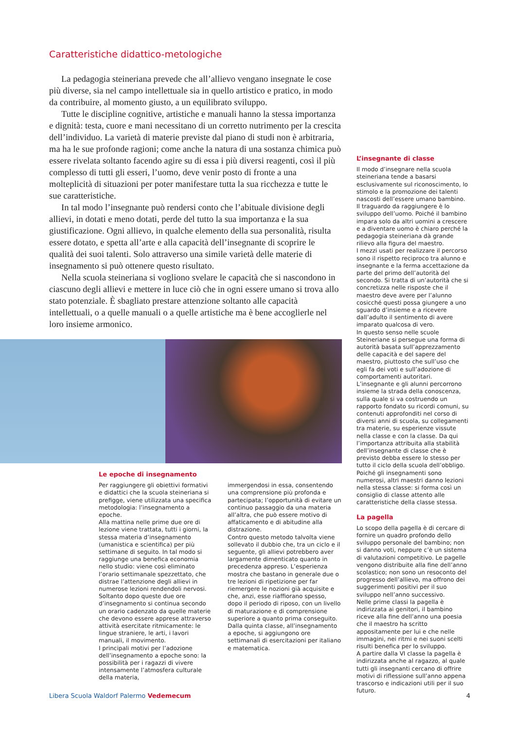Caratteristiche didattico-metologiche
La pedagogia steineriana prevede che all’allievo vengano insegnate le cose più diverse, sia nel campo intellettuale sia in quello artistico e pratico, in modo da contribuire, al momento giusto, a un equilibrato sviluppo.
Tutte le discipline cognitive, artistiche e manuali hanno la stessa importanza e dignità: testa, cuore e mani necessitano di un corretto nutrimento per la crescita dell’individuo. La varietà di materie previste dal piano di studi non è arbitraria, ma ha le sue profonde ragioni; come anche la natura di una sostanza chimica può essere rivelata soltanto facendo agire su di essa i più diversi reagenti, così il più complesso di tutti gli esseri, l’uomo, deve venir posto di fronte a una molteplicità di situazioni per poter manifestare tutta la sua ricchezza e tutte le sue caratteristiche.
In tal modo l’insegnante può rendersi conto che l’abituale divisione degli allievi, in dotati e meno dotati, perde del tutto la sua importanza e la sua giustificazione. Ogni allievo, in qualche elemento della sua personalità, risulta essere dotato, e spetta all’arte e alla capacità dell’insegnante di scoprire le qualità dei suoi talenti. Solo attraverso una simile varietà delle materie di insegnamento si può ottenere questo risultato.
Nella scuola steineriana si vogliono svelare le capacità che si nascondono in ciascuno degli allievi e mettere in luce ciò che in ogni essere umano si trova allo stato potenziale. È sbagliato prestare attenzione soltanto alle capacità intellettuali, o a quelle manuali o a quelle artistiche ma è bene accoglierle nel loro insieme armonico.
L’insegnante di classe
Il modo d’insegnare nella scuola steineriana tende a basarsi esclusivamente sul riconoscimento, lo stimolo e la promozione dei talenti nascosti dell’essere umano bambino.
Il traguardo da raggiungere è lo sviluppo dell’uomo. Poiché il bambino impara solo da altri uomini a crescere e a diventare uomo è chiaro perché la pedagogia steineriana dà grande rilievo alla figura del maestro.
I mezzi usati per realizzare il percorso sono il rispetto reciproco tra alunno e insegnante e la ferma accettazione da parte del primo dell’autorità del secondo. Si tratta di un’autorità che si concretizza nelle risposte che il maestro deve avere per l’alunno cosicché questi possa giungere a uno sguardo d’insieme e a ricevere dall’adulto il sentimento di avere imparato qualcosa di vero.
In questo senso nelle scuole Steineriane si persegue una forma di autorità basata sull’apprezzamento delle capacità e del sapere del maestro, piuttosto che sull’uso che egli fa dei voti e sull’adozione di comportamenti autoritari.
L’insegnante e gli alunni percorrono insieme la strada della conoscenza, sulla quale si va costruendo un rapporto fondato su ricordi comuni, su contenuti approfonditi nel corso di diversi anni di scuola, su collegamenti tra materie, su esperienze vissute nella classe e con la classe. Da qui l’importanza attribuita alla stabilità dell’insegnante di classe che è previsto debba essere lo stesso per tutto il ciclo della scuola dell’obbligo. Poiché gli insegnamenti sono numerosi, altri maestri danno lezioni nella stessa classe: si forma così un consiglio di classe attento alle caratteristiche della classe stessa.
La pagella
Lo scopo della pagella è di cercare di fornire un quadro profondo dello sviluppo personale del bambino; non si danno voti, neppure c’è un sistema di valutazioni competitivo. Le pagelle vengono distribuite alla fine dell’anno scolastico; non sono un resoconto del progresso dell’allievo, ma offrono dei suggerimenti positivi per il suo sviluppo nell’anno successivo.
Nelle prime classi la pagella è indirizzata ai genitori, il bambino riceve alla fine dell’anno una poesia che il maestro ha scritto appositamente per lui e che nelle immagini, nei ritmi e nei suoni scelti risulti benefica per lo sviluppo.
A partire dalla VI classe la pagella è indirizzata anche al ragazzo, al quale tutti gli insegnanti cercano di offrire motivi di riflessione sull’anno appena trascorso e indicazioni utili per il suo futuro.
Le epoche di insegnamento
Per raggiungere gli obiettivi formativi e didattici che la scuola steineriana si prefigge, viene utilizzata una specifica metodologia: l’insegnamento a epoche.
Alla mattina nelle prime due ore di lezione viene trattata, tutti i giorni, la stessa materia d’insegnamento (umanistica e scientifica) per più settimane di seguito. In tal modo si raggiunge una benefica economia nello studio: viene così eliminato l’orario settimanale spezzettato, che distrae l’attenzione degli allievi in numerose lezioni rendendoli nervosi.
Soltanto dopo queste due ore d’insegnamento si continua secondo un orario cadenzato da quelle materie che devono essere apprese attraverso attività esercitate ritmicamente: le lingue straniere, le arti, i lavori manuali, il movimento.
I principali motivi per l’adozione dell’insegnamento a epoche sono: la possibilità per i ragazzi di vivere intensamente l’atmosfera culturale della materia,
immergendosi in essa, consentendo una comprensione più profonda e partecipata; l’opportunità di evitare un continuo passaggio da una materia all’altra, che può essere motivo di affaticamento e di abitudine alla distrazione.
Contro questo metodo talvolta viene sollevato il dubbio che, tra un ciclo e il seguente, gli allievi potrebbero aver largamente dimenticato quanto in precedenza appreso. L’esperienza mostra che bastano in generale due o tre lezioni di ripetizione per far riemergere le nozioni già acquisite e che, anzi, esse riaffiorano spesso, dopo il periodo di riposo, con un livello di maturazione e di comprensione superiore a quanto prima conseguito. Dalla quinta classe, all’insegnamento a epoche, si aggiungono ore settimanali di esercitazioni per italiano e matematica.
Libera Scuola Waldorf Palermo Vedemecum 4